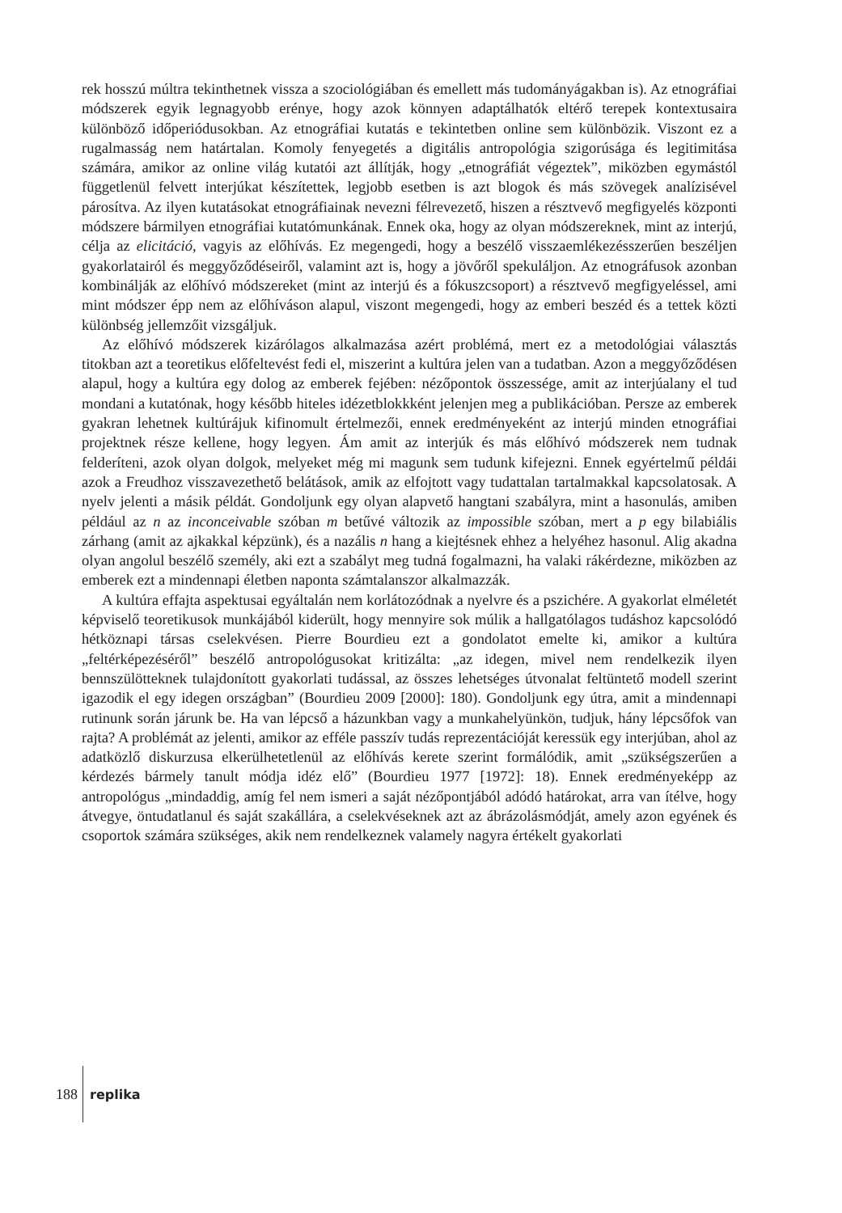rek hosszú múltra tekinthetnek vissza a szociológiában és emellett más tudományágakban is). Az etnográfiai módszerek egyik legnagyobb erénye, hogy azok könnyen adaptálhatók eltérő terepek kontextusaira különböző időperiódusokban. Az etnográfiai kutatás e tekintetben online sem különbözik. Viszont ez a rugalmasság nem határtalan. Komoly fenyegetés a digitális antropológia szigorúsága és legitimitása számára, amikor az online világ kutatói azt állítják, hogy „etnográfiát végeztek”, miközben egymástól függetlenül felvett interjúkat készítettek, legjobb esetben is azt blogok és más szövegek analízisével párosítva. Az ilyen kutatásokat etnográfiainak nevezni félrevezető, hiszen a résztvevő megfigyelés központi módszere bármilyen etnográfiai kutatómunkának. Ennek oka, hogy az olyan módszereknek, mint az interjú, célja az elicitáció, vagyis az előhívás. Ez megengedi, hogy a beszélő visszaemlékezésszerűen beszéljen gyakorlatairól és meggyőződéseiről, valamint azt is, hogy a jövőről spekuláljon. Az etnográfusok azonban kombinálják az előhívó módszereket (mint az interjú és a fókuszcsoport) a résztvevő megfigyeléssel, ami mint módszer épp nem az előhíváson alapul, viszont megengedi, hogy az emberi beszéd és a tettek közti különbség jellemzőit vizsgáljuk.
Az előhívó módszerek kizárólagos alkalmazása azért problémá, mert ez a metodológiai választás titokban azt a teoretikus előfeltevést fedi el, miszerint a kultúra jelen van a tudatban. Azon a meggyőződésen alapul, hogy a kultúra egy dolog az emberek fejében: nézőpontok összessége, amit az interjúalany el tud mondani a kutatónak, hogy később hiteles idézetblokkként jelenjen meg a publikációban. Persze az emberek gyakran lehetnek kultúrájuk kifinomult értelmezői, ennek eredményeként az interjú minden etnográfiai projektnek része kellene, hogy legyen. Ám amit az interjúk és más előhívó módszerek nem tudnak felderíteni, azok olyan dolgok, melyeket még mi magunk sem tudunk kifejezni. Ennek egyértelmű példái azok a Freudhoz visszavezethető belátások, amik az elfojtott vagy tudattalan tartalmakkal kapcsolatosak. A nyelv jelenti a másik példát. Gondoljunk egy olyan alapvető hangtani szabályra, mint a hasonulás, amiben például az n az inconceivable szóban m betűvé változik az impossible szóban, mert a p egy bilabiális zárhang (amit az ajkakkal képzünk), és a nazális n hang a kiejtésnek ehhez a helyéhez hasonul. Alig akadna olyan angolul beszélő személy, aki ezt a szabályt meg tudná fogalmazni, ha valaki rákérdezne, miközben az emberek ezt a mindennapi életben naponta számtalanszor alkalmazzák.
A kultúra effajta aspektusai egyáltalán nem korlátozódnak a nyelvre és a pszichére. A gyakorlat elméletét képviselő teoretikusok munkájából kiderült, hogy mennyire sok múlik a hallgatólagos tudáshoz kapcsolódó hétköznapi társas cselekvésen. Pierre Bourdieu ezt a gondolatot emelte ki, amikor a kultúra „feltérképezéséről” beszélő antropológusokat kritizálta: „az idegen, mivel nem rendelkezik ilyen bennszülötteknek tulajdonított gyakorlati tudással, az összes lehetséges útvonalat feltüntető modell szerint igazodik el egy idegen országban” (Bourdieu 2009 [2000]: 180). Gondoljunk egy útra, amit a mindennapi rutinunk során járunk be. Ha van lépcső a házunkban vagy a munkahelyünkön, tudjuk, hány lépcsőfok van rajta? A problémát az jelenti, amikor az efféle passzív tudás reprezentációját keressük egy interjúban, ahol az adatközlő diskurzusa elkerülhetetlenül az előhívás kerete szerint formálódik, amit „szükségszerűen a kérdezés bármely tanult módja idéz elő” (Bourdieu 1977 [1972]: 18). Ennek eredményeképp az antropológus „mindaddig, amíg fel nem ismeri a saját nézőpontjából adódó határokat, arra van ítélve, hogy átvegye, öntudatlanul és saját szakállára, a cselekvéseknek azt az ábrázolásmódját, amely azon egyének és csoportok számára szükséges, akik nem rendelkeznek valamely nagyra értékelt gyakorlati
188 replika